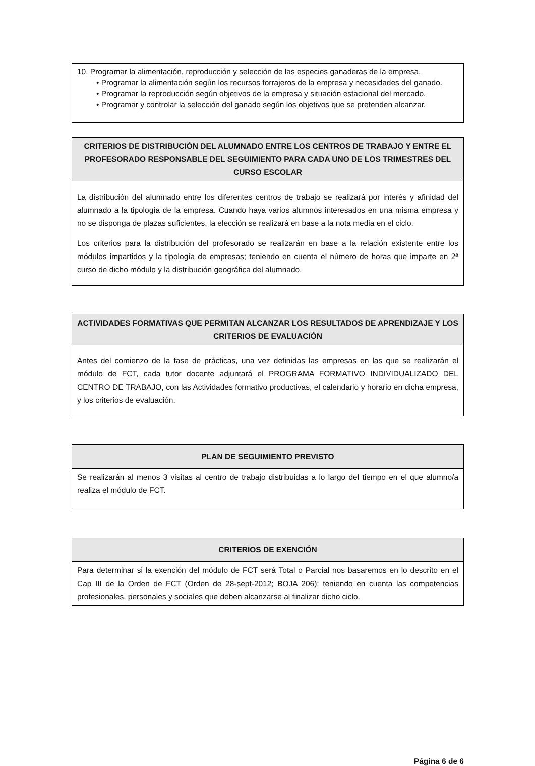| 10. Programar la alimentación, reproducción y selección de las especies ganaderas de la empresa. • Programar la alimentación según los recursos forrajeros de la empresa y necesidades del ganado. • Programar la reproducción según objetivos de la empresa y situación estacional del mercado. • Programar y controlar la selección del ganado según los objetivos que se pretenden alcanzar. |
| CRITERIOS DE DISTRIBUCIÓN DEL ALUMNADO ENTRE LOS CENTROS DE TRABAJO Y ENTRE EL PROFESORADO RESPONSABLE DEL SEGUIMIENTO PARA CADA UNO DE LOS TRIMESTRES DEL CURSO ESCOLAR |
| --- |
| La distribución del alumnado entre los diferentes centros de trabajo se realizará por interés y afinidad del alumnado a la tipología de la empresa. Cuando haya varios alumnos interesados en una misma empresa y no se disponga de plazas suficientes, la elección se realizará en base a la nota media en el ciclo. Los criterios para la distribución del profesorado se realizarán en base a la relación existente entre los módulos impartidos y la tipología de empresas; teniendo en cuenta el número de horas que imparte en 2ª curso de dicho módulo y la distribución geográfica del alumnado. |
| ACTIVIDADES FORMATIVAS QUE PERMITAN ALCANZAR LOS RESULTADOS DE APRENDIZAJE Y LOS CRITERIOS DE EVALUACIÓN |
| --- |
| Antes del comienzo de la fase de prácticas, una vez definidas las empresas en las que se realizarán el módulo de FCT, cada tutor docente adjuntará el PROGRAMA FORMATIVO INDIVIDUALIZADO DEL CENTRO DE TRABAJO, con las Actividades formativo productivas, el calendario y horario en dicha empresa, y los criterios de evaluación. |
| PLAN DE SEGUIMIENTO PREVISTO |
| --- |
| Se realizarán al menos 3 visitas al centro de trabajo distribuidas a lo largo del tiempo en el que alumno/a realiza el módulo de FCT. |
| CRITERIOS DE EXENCIÓN |
| --- |
| Para determinar si la exención del módulo de FCT será Total o Parcial nos basaremos en lo descrito en el Cap III de la Orden de FCT (Orden de 28-sept-2012; BOJA 206); teniendo en cuenta las competencias profesionales, personales y sociales que deben alcanzarse al finalizar dicho ciclo. |
Página 6 de 6